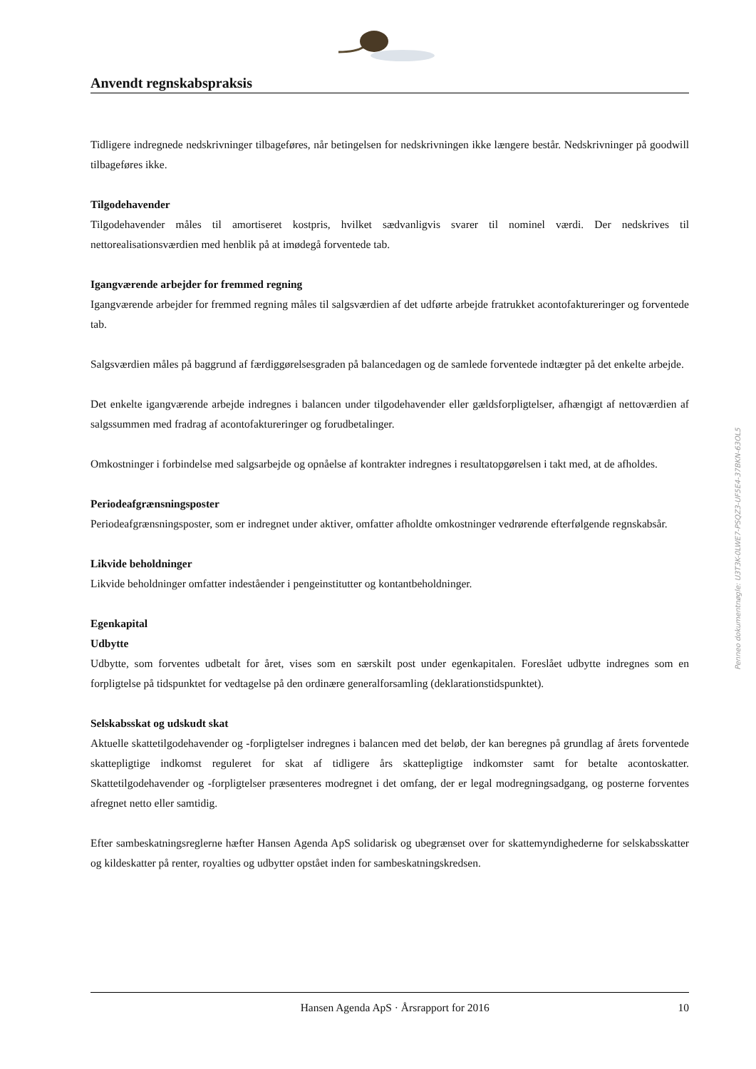Anvendt regnskabspraksis
Tidligere indregnede nedskrivninger tilbageføres, når betingelsen for nedskrivningen ikke længere består. Nedskrivninger på goodwill tilbageføres ikke.
Tilgodehavender
Tilgodehavender måles til amortiseret kostpris, hvilket sædvanligvis svarer til nominel værdi. Der nedskrives til nettorealisationsværdien med henblik på at imødegå forventede tab.
Igangværende arbejder for fremmed regning
Igangværende arbejder for fremmed regning måles til salgsværdien af det udførte arbejde fratrukket acontofaktureringer og forventede tab.
Salgsværdien måles på baggrund af færdiggørelsesgraden på balancedagen og de samlede forventede indtægter på det enkelte arbejde.
Det enkelte igangværende arbejde indregnes i balancen under tilgodehavender eller gældsforpligtelser, afhængigt af nettoværdien af salgssummen med fradrag af acontofaktureringer og forudbetalinger.
Omkostninger i forbindelse med salgsarbejde og opnåelse af kontrakter indregnes i resultatopgørelsen i takt med, at de afholdes.
Periodeafgrænsningsposter
Periodeafgrænsningsposter, som er indregnet under aktiver, omfatter afholdte omkostninger vedrørende efterfølgende regnskabsår.
Likvide beholdninger
Likvide beholdninger omfatter indeståender i pengeinstitutter og kontantbeholdninger.
Egenkapital
Udbytte
Udbytte, som forventes udbetalt for året, vises som en særskilt post under egenkapitalen. Foreslået udbytte indregnes som en forpligtelse på tidspunktet for vedtagelse på den ordinære generalforsamling (deklarationstidspunktet).
Selskabsskat og udskudt skat
Aktuelle skattetilgodehavender og -forpligtelser indregnes i balancen med det beløb, der kan beregnes på grundlag af årets forventede skattepligtige indkomst reguleret for skat af tidligere års skattepligtige indkomster samt for betalte acontoskatter. Skattetilgodehavender og -forpligtelser præsenteres modregnet i det omfang, der er legal modregningsadgang, og posterne forventes afregnet netto eller samtidig.
Efter sambeskatningsreglerne hæfter Hansen Agenda ApS solidarisk og ubegrænset over for skattemyndighederne for selskabsskatter og kildeskatter på renter, royalties og udbytter opstået inden for sambeskatningskredsen.
Penneo dokumentnøgle: U3T3K-0LWE7-PSQZ3-UF5E4-37BKN-63OL5
Hansen Agenda ApS · Årsrapport for 2016 10